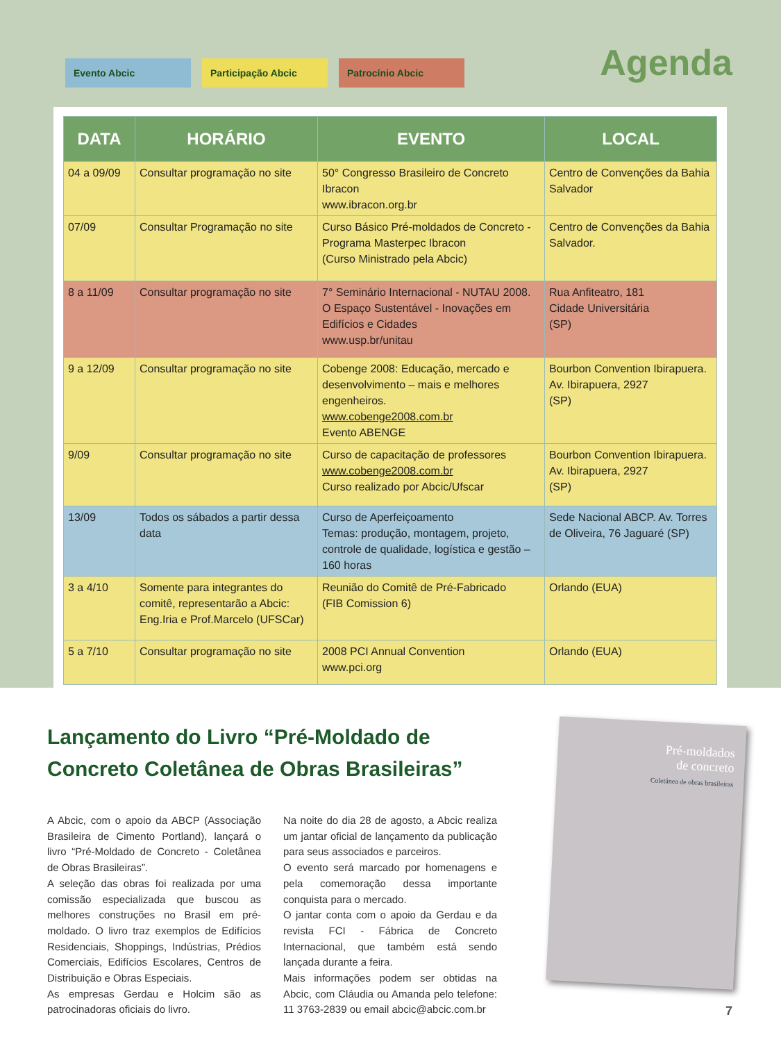Agenda
Evento Abcic Participação Abcic Patrocínio Abcic
| DATA | HORÁRIO | EVENTO | LOCAL |
| --- | --- | --- | --- |
| 04 a 09/09 | Consultar programação no site | 50° Congresso Brasileiro de Concreto Ibracon www.ibracon.org.br | Centro de Convenções da Bahia Salvador |
| 07/09 | Consultar Programação no site | Curso Básico Pré-moldados de Concreto - Programa Masterpec Ibracon (Curso Ministrado pela Abcic) | Centro de Convenções da Bahia Salvador. |
| 8 a 11/09 | Consultar programação no site | 7° Seminário Internacional - NUTAU 2008. O Espaço Sustentável - Inovações em Edifícios e Cidades www.usp.br/unitau | Rua Anfiteatro, 181 Cidade Universitária (SP) |
| 9 a 12/09 | Consultar programação no site | Cobenge 2008: Educação, mercado e desenvolvimento – mais e melhores engenheiros. www.cobenge2008.com.br Evento ABENGE | Bourbon Convention Ibirapuera. Av. Ibirapuera, 2927 (SP) |
| 9/09 | Consultar programação no site | Curso de capacitação de professores www.cobenge2008.com.br Curso realizado por Abcic/Ufscar | Bourbon Convention Ibirapuera. Av. Ibirapuera, 2927 (SP) |
| 13/09 | Todos os sábados a partir dessa data | Curso de Aperfeiçoamento Temas: produção, montagem, projeto, controle de qualidade, logística e gestão – 160 horas | Sede Nacional ABCP. Av. Torres de Oliveira, 76 Jaguaré (SP) |
| 3 a 4/10 | Somente para integrantes do comitê, representarão a Abcic: Eng.Iria e Prof.Marcelo (UFSCar) | Reunião do Comitê de Pré-Fabricado (FIB Comission 6) | Orlando (EUA) |
| 5 a 7/10 | Consultar programação no site | 2008 PCI Annual Convention www.pci.org | Orlando (EUA) |
Lançamento do Livro “Pré-Moldado de Concreto Coletânea de Obras Brasileiras”
A Abcic, com o apoio da ABCP (Associação Brasileira de Cimento Portland), lançará o livro “Pré-Moldado de Concreto - Coletânea de Obras Brasileiras”.
A seleção das obras foi realizada por uma comissão especializada que buscou as melhores construções no Brasil em pré-moldado. O livro traz exemplos de Edifícios Residenciais, Shoppings, Indústrias, Prédios Comerciais, Edifícios Escolares, Centros de Distribuição e Obras Especiais.
As empresas Gerdau e Holcim são as patrocinadoras oficiais do livro.
Na noite do dia 28 de agosto, a Abcic realiza um jantar oficial de lançamento da publicação para seus associados e parceiros.
O evento será marcado por homenagens e pela comemoração dessa importante conquista para o mercado.
O jantar conta com o apoio da Gerdau e da revista FCI - Fábrica de Concreto Internacional, que também está sendo lançada durante a feira.
Mais informações podem ser obtidas na Abcic, com Cláudia ou Amanda pelo telefone: 11 3763-2839 ou email abcic@abcic.com.br
Pré-moldados
de concreto
Coletânea de obras brasileiras
7